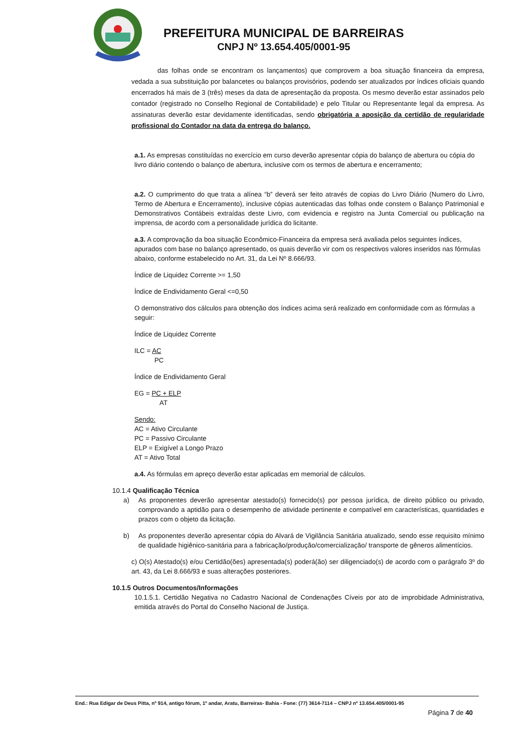PREFEITURA MUNICIPAL DE BARREIRAS
CNPJ Nº 13.654.405/0001-95
das folhas onde se encontram os lançamentos) que comprovem a boa situação financeira da empresa, vedada a sua substituição por balancetes ou balanços provisórios, podendo ser atualizados por índices oficiais quando encerrados há mais de 3 (três) meses da data de apresentação da proposta. Os mesmo deverão estar assinados pelo contador (registrado no Conselho Regional de Contabilidade) e pelo Titular ou Representante legal da empresa. As assinaturas deverão estar devidamente identificadas, sendo obrigatória a aposição da certidão de regularidade profissional do Contador na data da entrega do balanço.
a.1. As empresas constituídas no exercício em curso deverão apresentar cópia do balanço de abertura ou cópia do livro diário contendo o balanço de abertura, inclusive com os termos de abertura e encerramento;
a.2. O cumprimento do que trata a alínea “b” deverá ser feito através de copias do Livro Diário (Numero do Livro, Termo de Abertura e Encerramento), inclusive cópias autenticadas das folhas onde constem o Balanço Patrimonial e Demonstrativos Contábeis extraídas deste Livro, com evidencia e registro na Junta Comercial ou publicação na imprensa, de acordo com a personalidade jurídica do licitante.
a.3. A comprovação da boa situação Econômico-Financeira da empresa será avaliada pelos seguintes índices, apurados com base no balanço apresentado, os quais deverão vir com os respectivos valores inseridos nas fórmulas abaixo, conforme estabelecido no Art. 31, da Lei Nº 8.666/93.
Índice de Liquidez Corrente >= 1,50
Índice de Endividamento Geral <=0,50
O demonstrativo dos cálculos para obtenção dos índices acima será realizado em conformidade com as fórmulas a seguir:
Índice de Liquidez Corrente
ILC = AC
PC
Índice de Endividamento Geral
EG = PC + ELP
AT
Sendo:
AC = Ativo Circulante
PC = Passivo Circulante
ELP = Exigível a Longo Prazo
AT = Ativo Total
a.4. As fórmulas em apreço deverão estar aplicadas em memorial de cálculos.
10.1.4 Qualificação Técnica
a) As proponentes deverão apresentar atestado(s) fornecido(s) por pessoa jurídica, de direito público ou privado, comprovando a aptidão para o desempenho de atividade pertinente e compatível em características, quantidades e prazos com o objeto da licitação.
b) As proponentes deverão apresentar cópia do Alvará de Vigilância Sanitária atualizado, sendo esse requisito mínimo de qualidade higiênico-sanitária para a fabricação/produção/comercialização/ transporte de gêneros alimentícios.
c) O(s) Atestado(s) e/ou Certidão(ões) apresentada(s) poderá(ão) ser diligenciado(s) de acordo com o parágrafo 3º do art. 43, da Lei 8.666/93 e suas alterações posteriores.
10.1.5 Outros Documentos/Informações
10.1.5.1. Certidão Negativa no Cadastro Nacional de Condenações Cíveis por ato de improbidade Administrativa, emitida através do Portal do Conselho Nacional de Justiça.
End.: Rua Edigar de Deus Pitta, nº 914, antigo fórum, 1º andar, Aratu, Barreiras- Bahia - Fone: (77) 3614-7114 – CNPJ nº 13.654.405/0001-95
Página 7 de 40